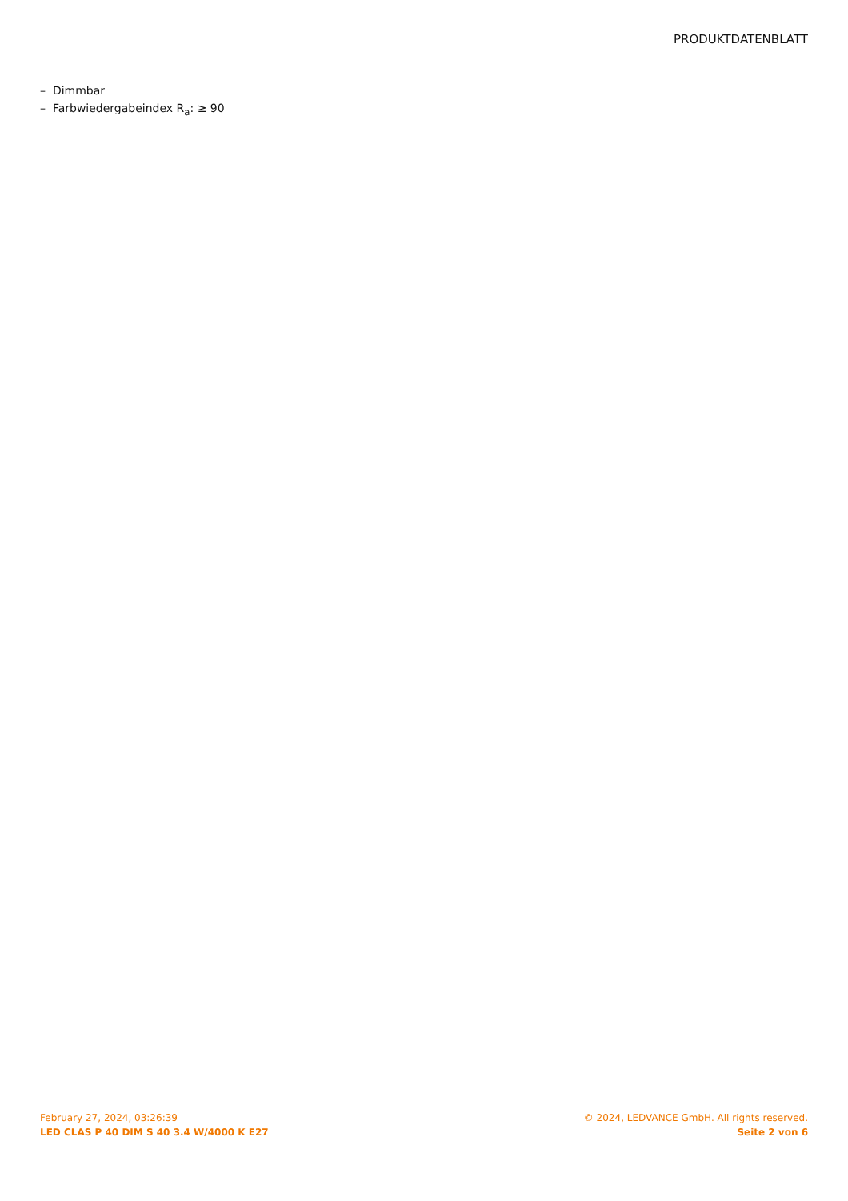PRODUKTDATENBLATT
– Dimmbar
– Farbwiedergabeindex R<sub>a</sub>: ≥ 90
February 27, 2024, 03:26:39
LED CLAS P 40 DIM S 40 3.4 W/4000 K E27
© 2024, LEDVANCE GmbH. All rights reserved.
Seite 2 von 6